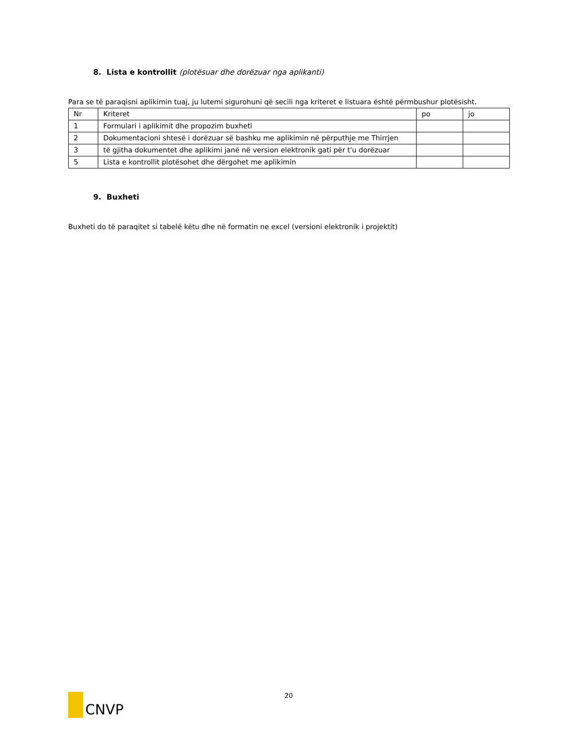8. Lista e kontrollit (plotësuar dhe dorëzuar nga aplikanti)
Para se të paraqisni aplikimin tuaj, ju lutemi sigurohuni që secili nga kriteret e listuara është përmbushur plotësisht.
| Nr | Kriteret | po | jo |
| 1 | Formulari i aplikimit dhe propozim buxheti | | |
| 2 | Dokumentacioni shtesë i dorëzuar së bashku me aplikimin në përputhje me Thirrjen | | |
| 3 | të gjitha dokumentet dhe aplikimi janë në version elektronik gati për t'u dorëzuar | | |
| 5 | Lista e kontrollit plotësohet dhe dërgohet me aplikimin | | |
9. Buxheti
Buxheti do të paraqitet si tabelë këtu dhe në formatin ne excel (versioni elektronik i projektit)
CNVP
20